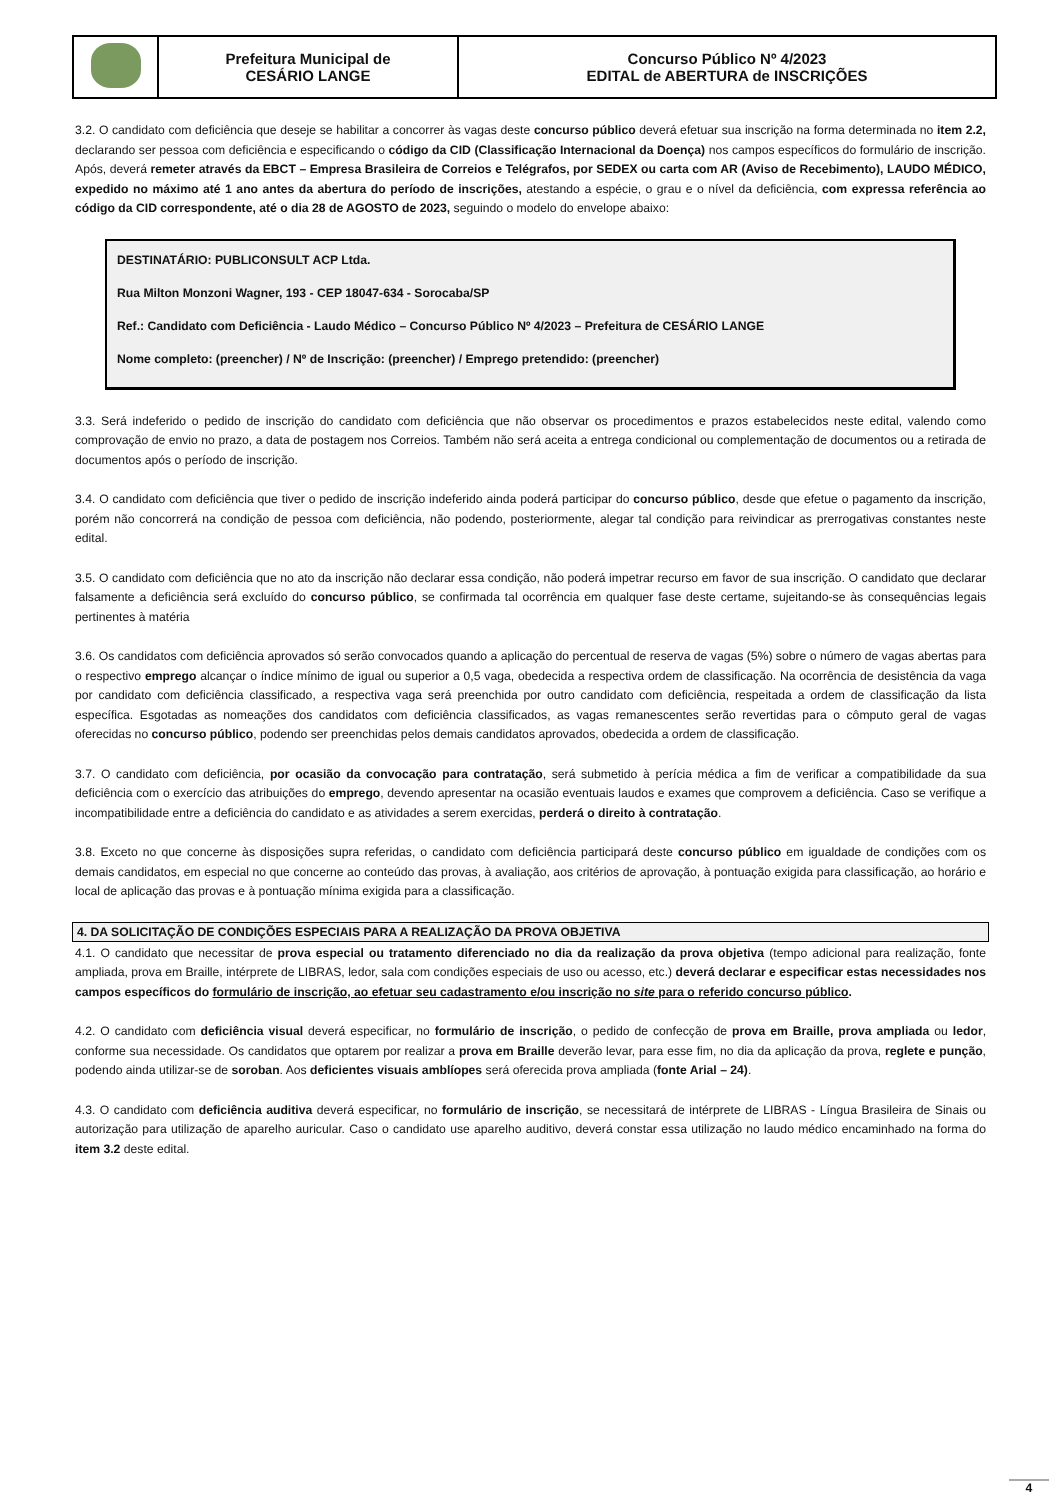| | Prefeitura Municipal de CESÁRIO LANGE | Concurso Público Nº 4/2023 EDITAL de ABERTURA de INSCRIÇÕES |
3.2. O candidato com deficiência que deseje se habilitar a concorrer às vagas deste concurso público deverá efetuar sua inscrição na forma determinada no item 2.2, declarando ser pessoa com deficiência e especificando o código da CID (Classificação Internacional da Doença) nos campos específicos do formulário de inscrição. Após, deverá remeter através da EBCT – Empresa Brasileira de Correios e Telégrafos, por SEDEX ou carta com AR (Aviso de Recebimento), LAUDO MÉDICO, expedido no máximo até 1 ano antes da abertura do período de inscrições, atestando a espécie, o grau e o nível da deficiência, com expressa referência ao código da CID correspondente, até o dia 28 de AGOSTO de 2023, seguindo o modelo do envelope abaixo:
DESTINATÁRIO: PUBLICONSULT ACP Ltda.
Rua Milton Monzoni Wagner, 193 - CEP 18047-634 - Sorocaba/SP
Ref.: Candidato com Deficiência - Laudo Médico – Concurso Público Nº 4/2023 – Prefeitura de CESÁRIO LANGE
Nome completo: (preencher) / Nº de Inscrição: (preencher) / Emprego pretendido: (preencher)
3.3. Será indeferido o pedido de inscrição do candidato com deficiência que não observar os procedimentos e prazos estabelecidos neste edital, valendo como comprovação de envio no prazo, a data de postagem nos Correios. Também não será aceita a entrega condicional ou complementação de documentos ou a retirada de documentos após o período de inscrição.
3.4. O candidato com deficiência que tiver o pedido de inscrição indeferido ainda poderá participar do concurso público, desde que efetue o pagamento da inscrição, porém não concorrerá na condição de pessoa com deficiência, não podendo, posteriormente, alegar tal condição para reivindicar as prerrogativas constantes neste edital.
3.5. O candidato com deficiência que no ato da inscrição não declarar essa condição, não poderá impetrar recurso em favor de sua inscrição. O candidato que declarar falsamente a deficiência será excluído do concurso público, se confirmada tal ocorrência em qualquer fase deste certame, sujeitando-se às consequências legais pertinentes à matéria
3.6. Os candidatos com deficiência aprovados só serão convocados quando a aplicação do percentual de reserva de vagas (5%) sobre o número de vagas abertas para o respectivo emprego alcançar o índice mínimo de igual ou superior a 0,5 vaga, obedecida a respectiva ordem de classificação. Na ocorrência de desistência da vaga por candidato com deficiência classificado, a respectiva vaga será preenchida por outro candidato com deficiência, respeitada a ordem de classificação da lista específica. Esgotadas as nomeações dos candidatos com deficiência classificados, as vagas remanescentes serão revertidas para o cômputo geral de vagas oferecidas no concurso público, podendo ser preenchidas pelos demais candidatos aprovados, obedecida a ordem de classificação.
3.7. O candidato com deficiência, por ocasião da convocação para contratação, será submetido à perícia médica a fim de verificar a compatibilidade da sua deficiência com o exercício das atribuições do emprego, devendo apresentar na ocasião eventuais laudos e exames que comprovem a deficiência. Caso se verifique a incompatibilidade entre a deficiência do candidato e as atividades a serem exercidas, perderá o direito à contratação.
3.8. Exceto no que concerne às disposições supra referidas, o candidato com deficiência participará deste concurso público em igualdade de condições com os demais candidatos, em especial no que concerne ao conteúdo das provas, à avaliação, aos critérios de aprovação, à pontuação exigida para classificação, ao horário e local de aplicação das provas e à pontuação mínima exigida para a classificação.
4. DA SOLICITAÇÃO DE CONDIÇÕES ESPECIAIS PARA A REALIZAÇÃO DA PROVA OBJETIVA
4.1. O candidato que necessitar de prova especial ou tratamento diferenciado no dia da realização da prova objetiva (tempo adicional para realização, fonte ampliada, prova em Braille, intérprete de LIBRAS, ledor, sala com condições especiais de uso ou acesso, etc.) deverá declarar e especificar estas necessidades nos campos específicos do formulário de inscrição, ao efetuar seu cadastramento e/ou inscrição no site para o referido concurso público.
4.2. O candidato com deficiência visual deverá especificar, no formulário de inscrição, o pedido de confecção de prova em Braille, prova ampliada ou ledor, conforme sua necessidade. Os candidatos que optarem por realizar a prova em Braille deverão levar, para esse fim, no dia da aplicação da prova, reglete e punção, podendo ainda utilizar-se de soroban. Aos deficientes visuais amblíopes será oferecida prova ampliada (fonte Arial – 24).
4.3. O candidato com deficiência auditiva deverá especificar, no formulário de inscrição, se necessitará de intérprete de LIBRAS - Língua Brasileira de Sinais ou autorização para utilização de aparelho auricular. Caso o candidato use aparelho auditivo, deverá constar essa utilização no laudo médico encaminhado na forma do item 3.2 deste edital.
4